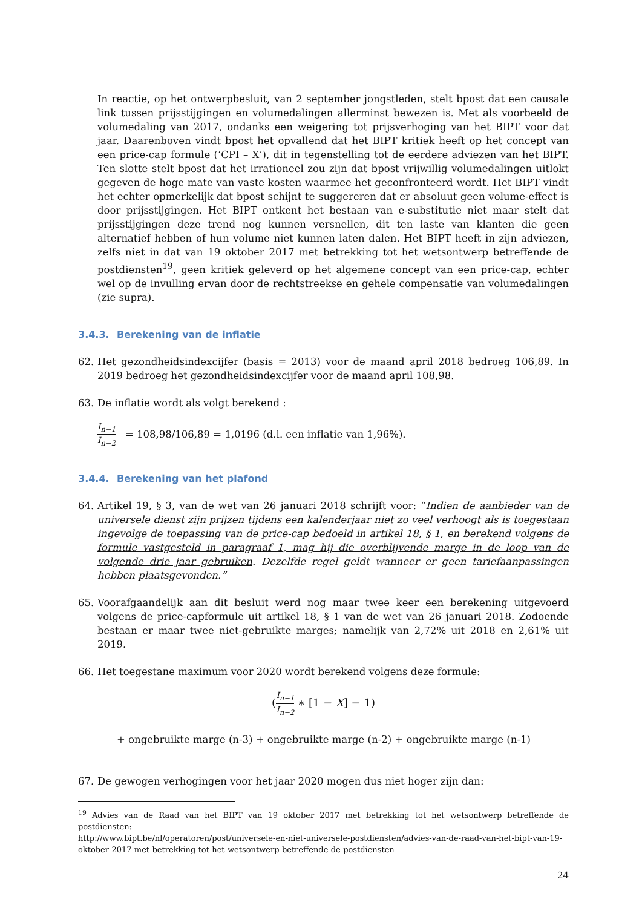In reactie, op het ontwerpbesluit, van 2 september jongstleden, stelt bpost dat een causale link tussen prijsstijgingen en volumedalingen allerminst bewezen is. Met als voorbeeld de volumedaling van 2017, ondanks een weigering tot prijsverhoging van het BIPT voor dat jaar. Daarenboven vindt bpost het opvallend dat het BIPT kritiek heeft op het concept van een price-cap formule (‘CPI – X’), dit in tegenstelling tot de eerdere adviezen van het BIPT. Ten slotte stelt bpost dat het irrationeel zou zijn dat bpost vrijwillig volumedalingen uitlokt gegeven de hoge mate van vaste kosten waarmee het geconfronteerd wordt. Het BIPT vindt het echter opmerkelijk dat bpost schijnt te suggereren dat er absoluut geen volume-effect is door prijsstijgingen. Het BIPT ontkent het bestaan van e-substitutie niet maar stelt dat prijsstijgingen deze trend nog kunnen versnellen, dit ten laste van klanten die geen alternatief hebben of hun volume niet kunnen laten dalen. Het BIPT heeft in zijn adviezen, zelfs niet in dat van 19 oktober 2017 met betrekking tot het wetsontwerp betreffende de postdiensten<sup>19</sup>, geen kritiek geleverd op het algemene concept van een price-cap, echter wel op de invulling ervan door de rechtstreekse en gehele compensatie van volumedalingen (zie supra).
3.4.3. Berekening van de inflatie
62. Het gezondheidsindexcijfer (basis = 2013) voor de maand april 2018 bedroeg 106,89. In 2019 bedroeg het gezondheidsindexcijfer voor de maand april 108,98.
63. De inflatie wordt als volgt berekend :
I<sub>n−1</sub> I<sub>n−2</sub> = 108,98/106,89 = 1,0196 (d.i. een inflatie van 1,96%).
3.4.4. Berekening van het plafond
64. Artikel 19, § 3, van de wet van 26 januari 2018 schrijft voor: “Indien de aanbieder van de universele dienst zijn prijzen tijdens een kalenderjaar niet zo veel verhoogt als is toegestaan ingevolge de toepassing van de price-cap bedoeld in artikel 18, § 1, en berekend volgens de formule vastgesteld in paragraaf 1, mag hij die overblijvende marge in de loop van de volgende drie jaar gebruiken. Dezelfde regel geldt wanneer er geen tariefaanpassingen hebben plaatsgevonden.”
65. Voorafgaandelijk aan dit besluit werd nog maar twee keer een berekening uitgevoerd volgens de price-capformule uit artikel 18, § 1 van de wet van 26 januari 2018. Zodoende bestaan er maar twee niet-gebruikte marges; namelijk van 2,72% uit 2018 en 2,61% uit 2019.
66. Het toegestane maximum voor 2020 wordt berekend volgens deze formule:
(I<sub>n−1</sub> I<sub>n−2</sub> ∗ [1 − X] − 1)
+ ongebruikte marge (n-3) + ongebruikte marge (n-2) + ongebruikte marge (n-1)
67. De gewogen verhogingen voor het jaar 2020 mogen dus niet hoger zijn dan:
<sup>19</sup> Advies van de Raad van het BIPT van 19 oktober 2017 met betrekking tot het wetsontwerp betreffende de postdiensten:
http://www.bipt.be/nl/operatoren/post/universele-en-niet-universele-postdiensten/advies-van-de-raad-van-het-bipt-van-19-oktober-2017-met-betrekking-tot-het-wetsontwerp-betreffende-de-postdiensten
24